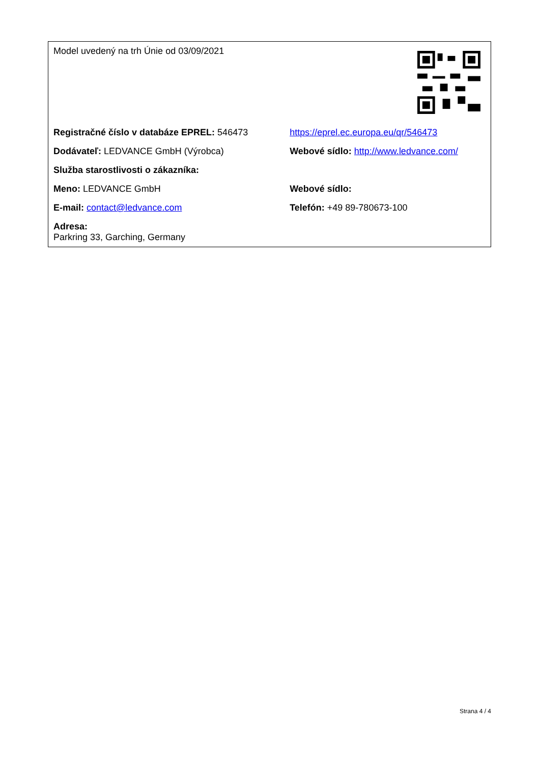| Model uvedený na trh Únie od 03/09/2021 | |
| Registračné číslo v databáze EPREL: 546473 | https://eprel.ec.europa.eu/qr/546473 |
| Dodávateľ: LEDVANCE GmbH (Výrobca) | Webové sídlo: http://www.ledvance.com/ |
| Služba starostlivosti o zákazníka: | |
| Meno: LEDVANCE GmbH | Webové sídlo: |
| E-mail: contact@ledvance.com | Telefón: +49 89-780673-100 |
| Adresa: Parkring 33, Garching, Germany | |
Strana 4 / 4